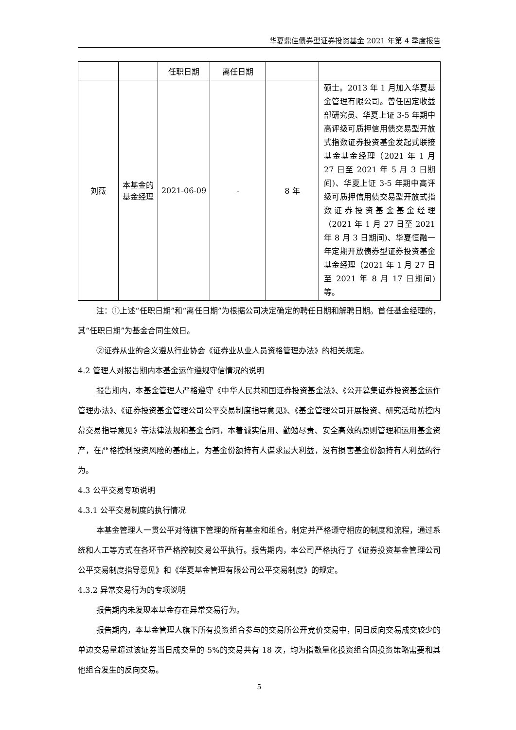华夏鼎佳债券型证券投资基金 2021 年第 4 季度报告
| | | 任职日期 | 离任日期 | | |
| 刘薇 | 本基金的基金经理 | 2021-06-09 | - | 8 年 | 硕士。2013 年 1 月加入华夏基金管理有限公司。曾任固定收益部研究员、华夏上证 3-5 年期中高评级可质押信用债交易型开放式指数证券投资基金发起式联接基金基金经理（2021 年 1 月 27 日至 2021 年 5 月 3 日期间)、华夏上证 3-5 年期中高评级可质押信用债交易型开放式指数证券投资基金基金经理（2021 年 1 月 27 日至 2021 年 8 月 3 日期间)、华夏恒融一年定期开放债券型证券投资基金基金经理（2021 年 1 月 27 日至 2021 年 8 月 17 日期间)等。 |
注：①上述“任职日期”和“离任日期”为根据公司决定确定的聘任日期和解聘日期。首任基金经理的，其“任职日期”为基金合同生效日。
②证券从业的含义遵从行业协会《证券业从业人员资格管理办法》的相关规定。
4.2 管理人对报告期内本基金运作遵规守信情况的说明
报告期内，本基金管理人严格遵守《中华人民共和国证券投资基金法》、《公开募集证券投资基金运作管理办法》、《证券投资基金管理公司公平交易制度指导意见》、《基金管理公司开展投资、研究活动防控内幕交易指导意见》等法律法规和基金合同，本着诚实信用、勤勉尽责、安全高效的原则管理和运用基金资产，在严格控制投资风险的基础上，为基金份额持有人谋求最大利益，没有损害基金份额持有人利益的行为。
4.3 公平交易专项说明
4.3.1 公平交易制度的执行情况
本基金管理人一贯公平对待旗下管理的所有基金和组合，制定并严格遵守相应的制度和流程，通过系统和人工等方式在各环节严格控制交易公平执行。报告期内，本公司严格执行了《证券投资基金管理公司公平交易制度指导意见》和《华夏基金管理有限公司公平交易制度》的规定。
4.3.2 异常交易行为的专项说明
报告期内未发现本基金存在异常交易行为。
报告期内，本基金管理人旗下所有投资组合参与的交易所公开竞价交易中，同日反向交易成交较少的单边交易量超过该证券当日成交量的 5%的交易共有 18 次，均为指数量化投资组合因投资策略需要和其他组合发生的反向交易。
5